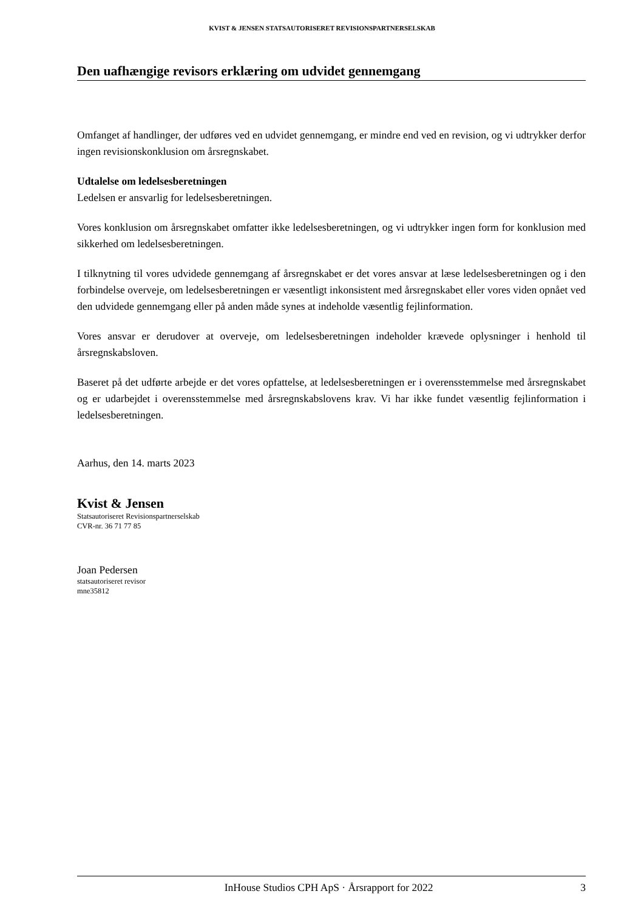KVIST & JENSEN STATSAUTORISERET REVISIONSPARTNERSELSKAB
Den uafhængige revisors erklæring om udvidet gennemgang
Omfanget af handlinger, der udføres ved en udvidet gennemgang, er mindre end ved en revision, og vi udtrykker derfor ingen revisionskonklusion om årsregnskabet.
Udtalelse om ledelsesberetningen
Ledelsen er ansvarlig for ledelsesberetningen.
Vores konklusion om årsregnskabet omfatter ikke ledelsesberetningen, og vi udtrykker ingen form for konklusion med sikkerhed om ledelsesberetningen.
I tilknytning til vores udvidede gennemgang af årsregnskabet er det vores ansvar at læse ledelsesberetningen og i den forbindelse overveje, om ledelsesberetningen er væsentligt inkonsistent med årsregnskabet eller vores viden opnået ved den udvidede gennemgang eller på anden måde synes at indeholde væsentlig fejlinformation.
Vores ansvar er derudover at overveje, om ledelsesberetningen indeholder krævede oplysninger i henhold til årsregnskabsloven.
Baseret på det udførte arbejde er det vores opfattelse, at ledelsesberetningen er i overensstemmelse med årsregnskabet og er udarbejdet i overensstemmelse med årsregnskabslovens krav. Vi har ikke fundet væsentlig fejlinformation i ledelsesberetningen.
Aarhus, den 14. marts 2023
Kvist & Jensen
Statsautoriseret Revisionspartnerselskab
CVR-nr. 36 71 77 85
Joan Pedersen
statsautoriseret revisor
mne35812
InHouse Studios CPH ApS · Årsrapport for 2022 3